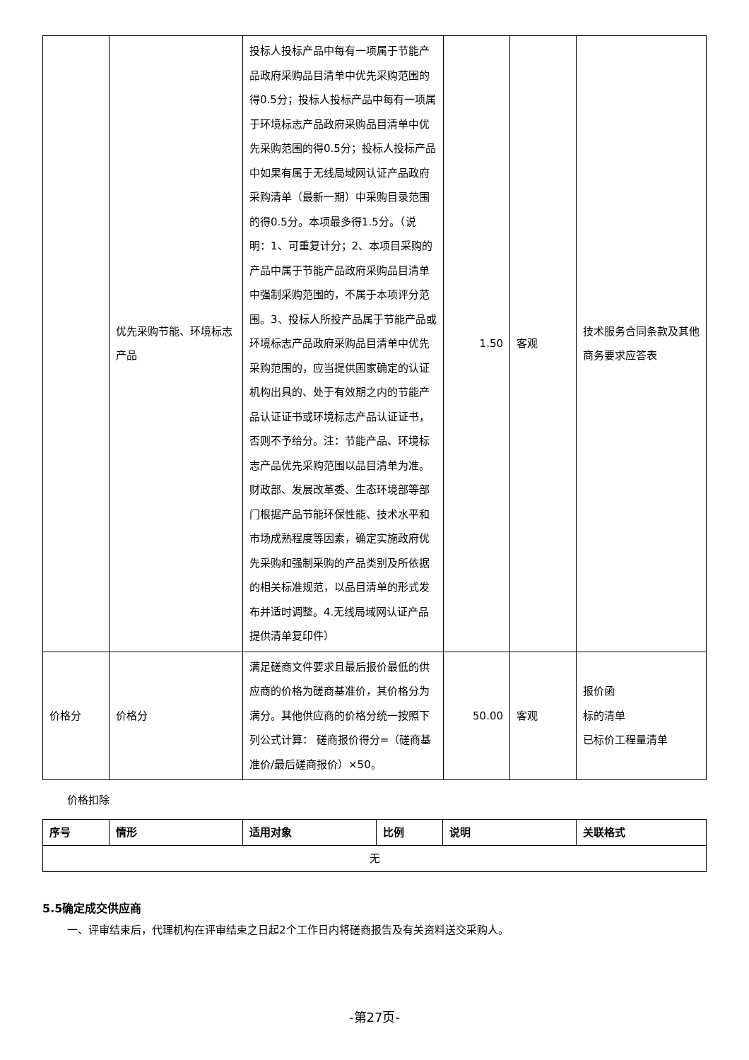| | 优先采购节能、环境标志产品 | 投标人投标产品中每有一项属于节能产品政府采购品目清单中优先采购范围的得0.5分；投标人投标产品中每有一项属于环境标志产品政府采购品目清单中优先采购范围的得0.5分；投标人投标产品中如果有属于无线局域网认证产品政府采购清单（最新一期）中采购目录范围的得0.5分。本项最多得1.5分。（说明：1、可重复计分；2、本项目采购的产品中属于节能产品政府采购品目清单中强制采购范围的，不属于本项评分范围。3、投标人所投产品属于节能产品或环境标志产品政府采购品目清单中优先采购范围的，应当提供国家确定的认证机构出具的、处于有效期之内的节能产品认证证书或环境标志产品认证证书，否则不予给分。注：节能产品、环境标志产品优先采购范围以品目清单为准。财政部、发展改革委、生态环境部等部门根据产品节能环保性能、技术水平和市场成熟程度等因素，确定实施政府优先采购和强制采购的产品类别及所依据的相关标准规范，以品目清单的形式发布并适时调整。4.无线局域网认证产品提供清单复印件） | 1.50 | 客观 | 技术服务合同条款及其他商务要求应答表 |
| 价格分 | 价格分 | 满足磋商文件要求且最后报价最低的供应商的价格为磋商基准价，其价格分为满分。其他供应商的价格分统一按照下列公式计算： 磋商报价得分=（磋商基准价/最后磋商报价）×50。 | 50.00 | 客观 | 报价函 标的清单 已标价工程量清单 |
价格扣除
| 序号 | 情形 | 适用对象 | 比例 | 说明 | 关联格式 |
| --- | --- | --- | --- | --- | --- |
| 无 | | | | | |
5.5确定成交供应商
一、评审结束后，代理机构在评审结束之日起2个工作日内将磋商报告及有关资料送交采购人。
-第27页-